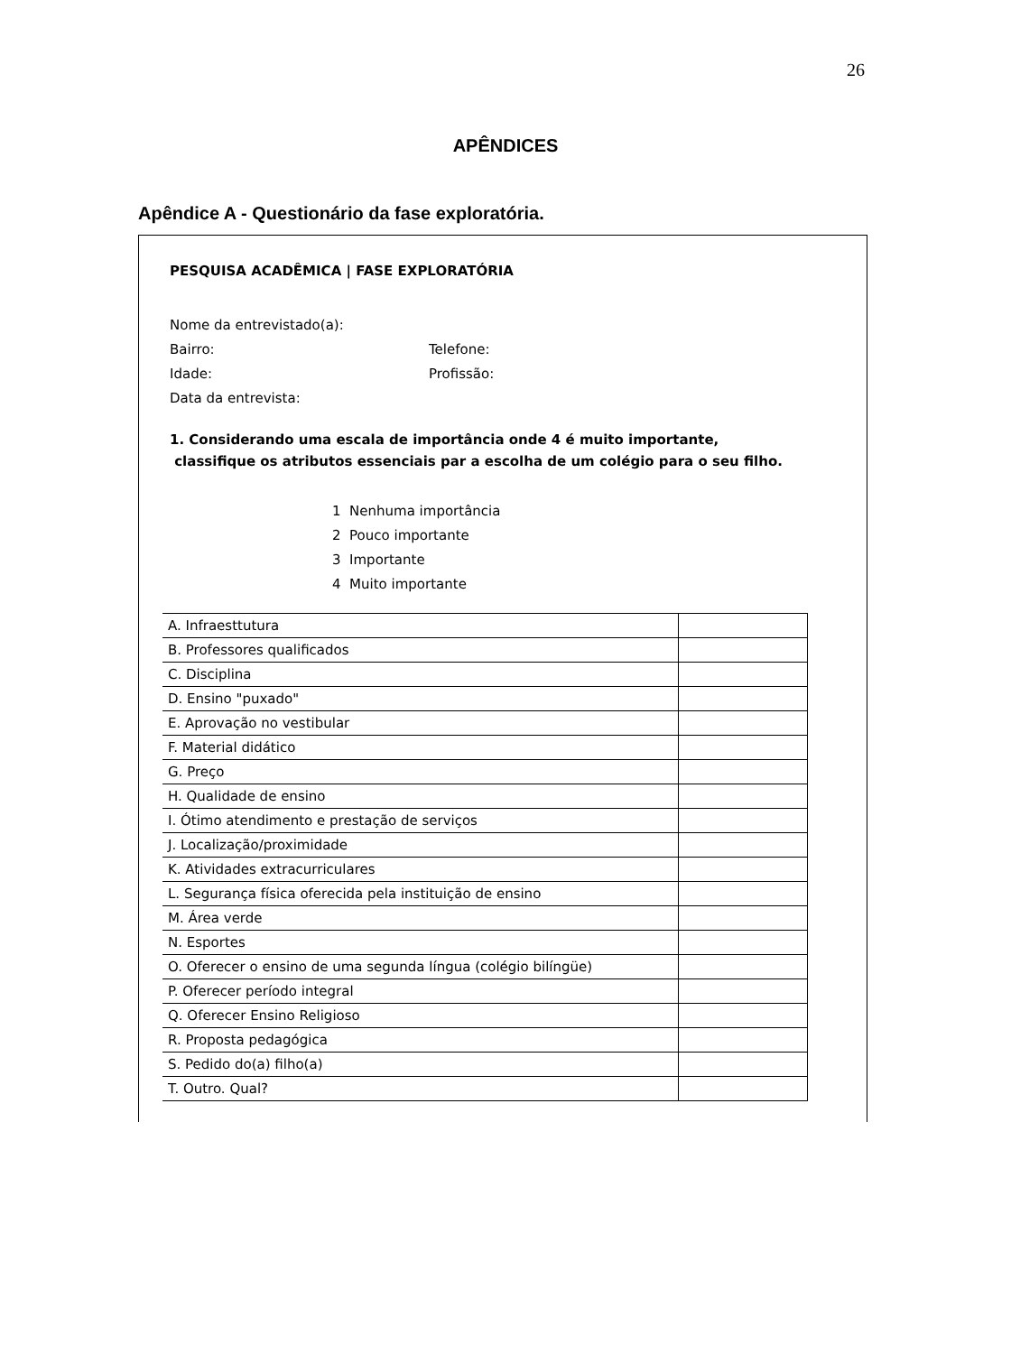26
APÊNDICES
Apêndice A - Questionário da fase exploratória.
PESQUISA ACADÊMICA | FASE EXPLORATÓRIA
Nome da entrevistado(a):
Bairro: Telefone:
Idade: Profissão:
Data da entrevista:
1. Considerando uma escala de importância onde 4 é muito importante,
classifique os atributos essenciais par a escolha de um colégio para o seu filho.
1 Nenhuma importância
2 Pouco importante
3 Importante
4 Muito importante
| A. Infraesttutura | |
| B. Professores qualificados | |
| C. Disciplina | |
| D. Ensino "puxado" | |
| E. Aprovação no vestibular | |
| F. Material didático | |
| G. Preço | |
| H. Qualidade de ensino | |
| I. Ótimo atendimento e prestação de serviços | |
| J. Localização/proximidade | |
| K. Atividades extracurriculares | |
| L. Segurança física oferecida pela instituição de ensino | |
| M. Área verde | |
| N. Esportes | |
| O. Oferecer o ensino de uma segunda língua (colégio bilíngüe) | |
| P. Oferecer período integral | |
| Q. Oferecer Ensino Religioso | |
| R. Proposta pedagógica | |
| S. Pedido do(a) filho(a) | |
| T. Outro. Qual? | |